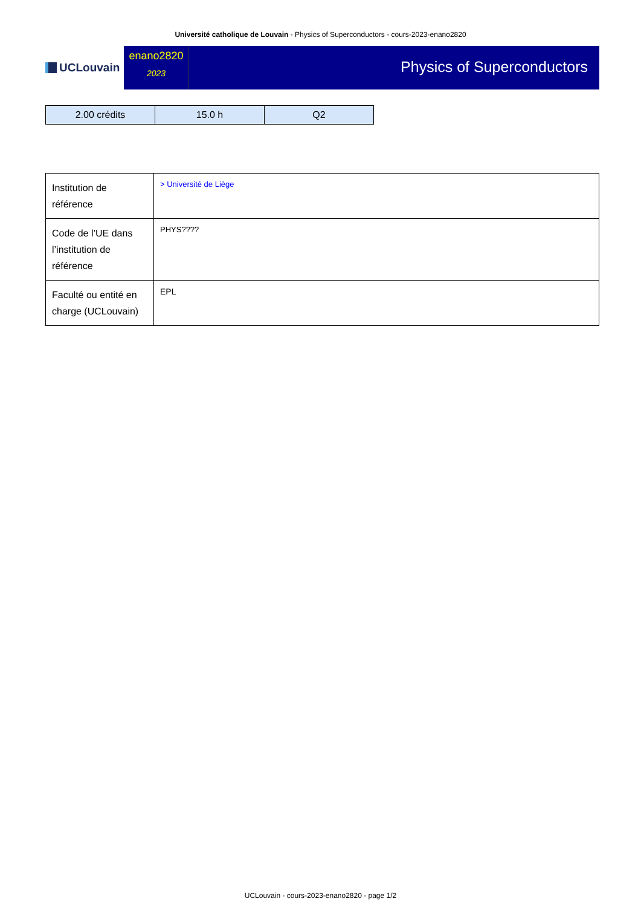Université catholique de Louvain - Physics of Superconductors - cours-2023-enano2820
UCLouvain
enano2820
2023
Physics of Superconductors
| 2.00 crédits | 15.0 h | Q2 |
| Institution de référence | > Université de Liège |
| Code de l’UE dans l’institution de référence | PHYS???? |
| Faculté ou entité en charge (UCLouvain) | EPL |
UCLouvain - cours-2023-enano2820 - page 1/2